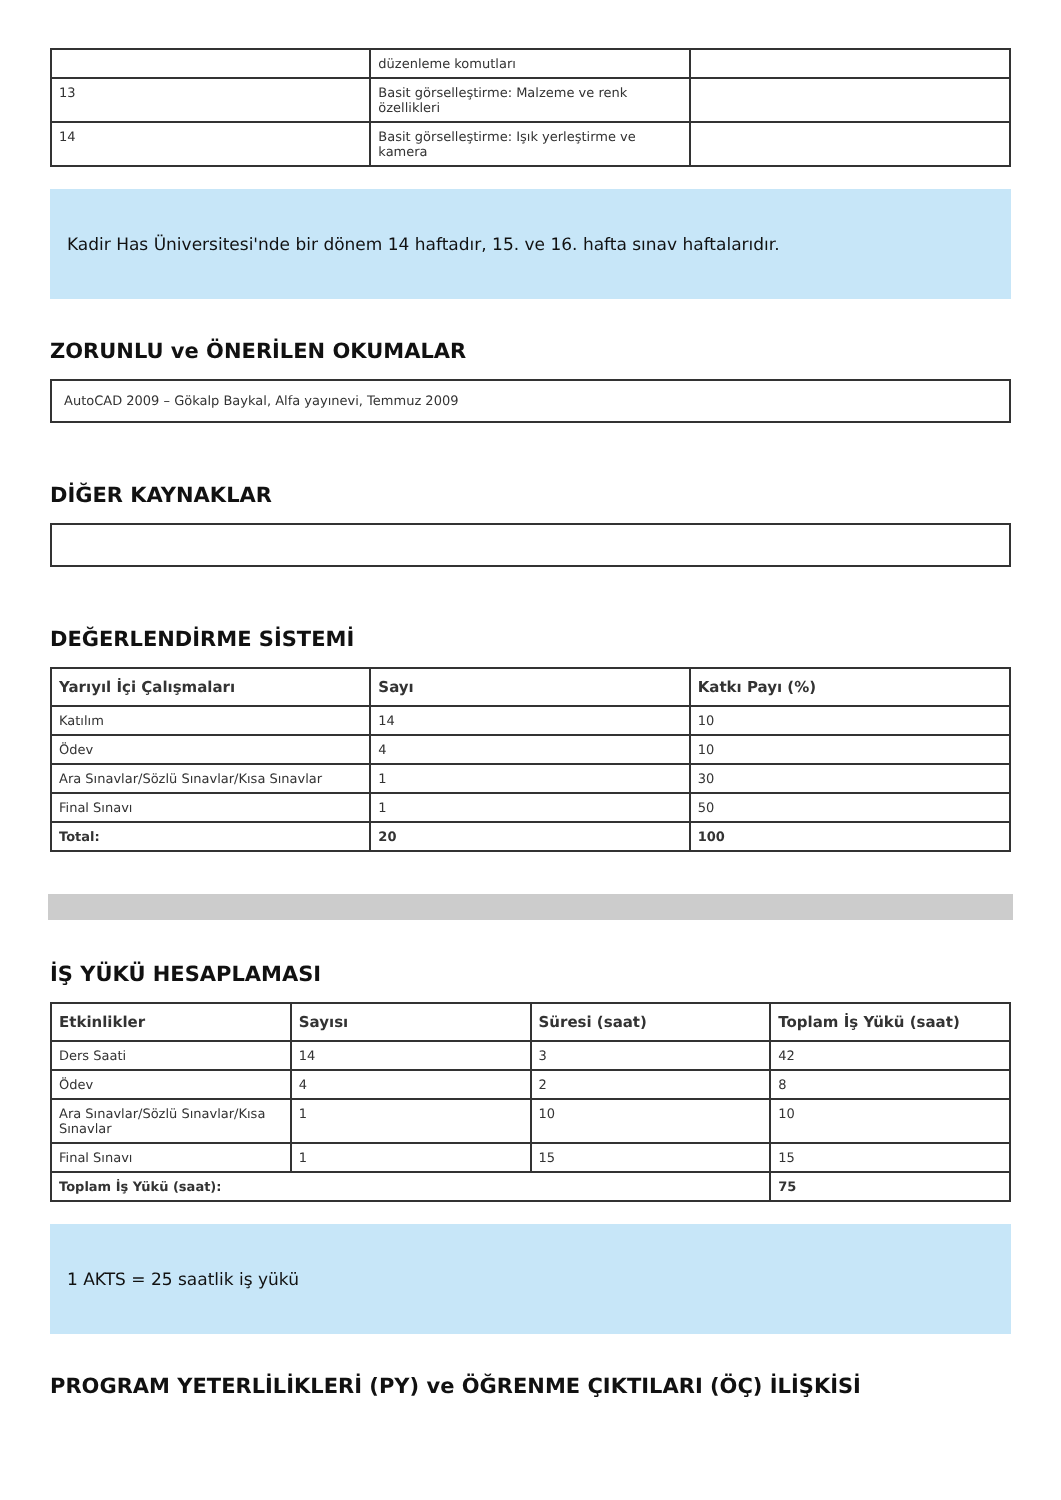| | düzenleme komutları | |
| 13 | Basit görselleştirme: Malzeme ve renk özellikleri | |
| 14 | Basit görselleştirme: Işık yerleştirme ve kamera | |
Kadir Has Üniversitesi'nde bir dönem 14 haftadır, 15. ve 16. hafta sınav haftalarıdır.
ZORUNLU ve ÖNERİLEN OKUMALAR
AutoCAD 2009 – Gökalp Baykal, Alfa yayınevi, Temmuz 2009
DİĞER KAYNAKLAR
DEĞERLENDİRME SİSTEMİ
| Yarıyıl İçi Çalışmaları | Sayı | Katkı Payı (%) |
| --- | --- | --- |
| Katılım | 14 | 10 |
| Ödev | 4 | 10 |
| Ara Sınavlar/Sözlü Sınavlar/Kısa Sınavlar | 1 | 30 |
| Final Sınavı | 1 | 50 |
| Total: | 20 | 100 |
İŞ YÜKÜ HESAPLAMASI
| Etkinlikler | Sayısı | Süresi (saat) | Toplam İş Yükü (saat) |
| --- | --- | --- | --- |
| Ders Saati | 14 | 3 | 42 |
| Ödev | 4 | 2 | 8 |
| Ara Sınavlar/Sözlü Sınavlar/Kısa Sınavlar | 1 | 10 | 10 |
| Final Sınavı | 1 | 15 | 15 |
| Toplam İş Yükü (saat): | | | 75 |
1 AKTS = 25 saatlik iş yükü
PROGRAM YETERLİLİKLERİ (PY) ve ÖĞRENME ÇIKTILARI (ÖÇ) İLİŞKİSİ